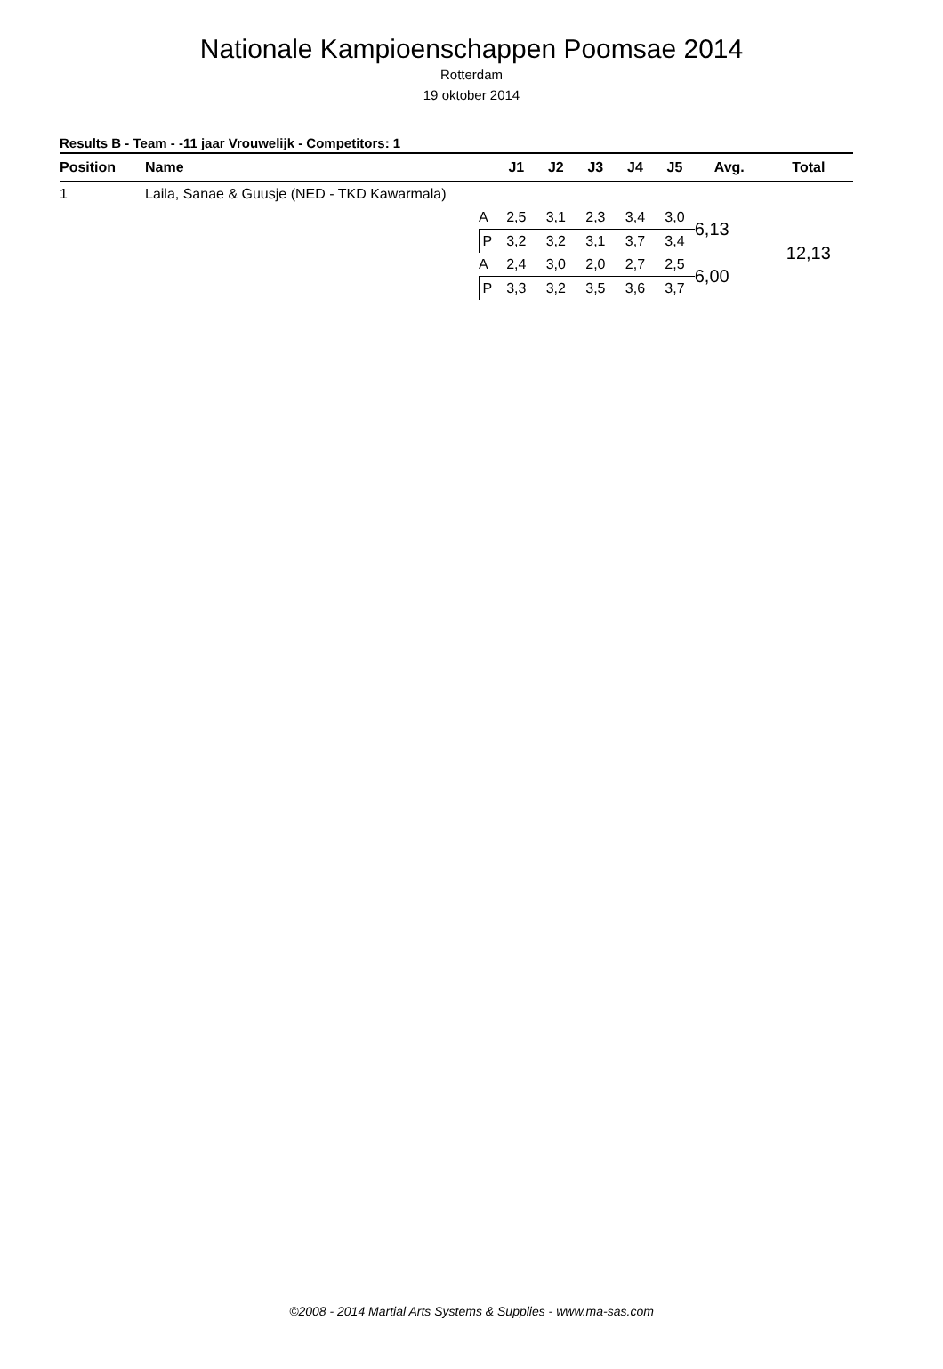Nationale Kampioenschappen Poomsae 2014
Rotterdam
19 oktober 2014
Results B - Team - -11 jaar Vrouwelijk - Competitors: 1
| Position | Name | | J1 | J2 | J3 | J4 | J5 | Avg. | Total |
| --- | --- | --- | --- | --- | --- | --- | --- | --- | --- |
| 1 | Laila, Sanae & Guusje (NED - TKD Kawarmala) | | | | | | | | |
| | | A | 2,5 | 3,1 | 2,3 | 3,4 | 3,0 | 6,13 | 12,13 |
| | | P | 3,2 | 3,2 | 3,1 | 3,7 | 3,4 | | |
| | | A | 2,4 | 3,0 | 2,0 | 2,7 | 2,5 | 6,00 | |
| | | P | 3,3 | 3,2 | 3,5 | 3,6 | 3,7 | | |
©2008 - 2014 Martial Arts Systems & Supplies - www.ma-sas.com